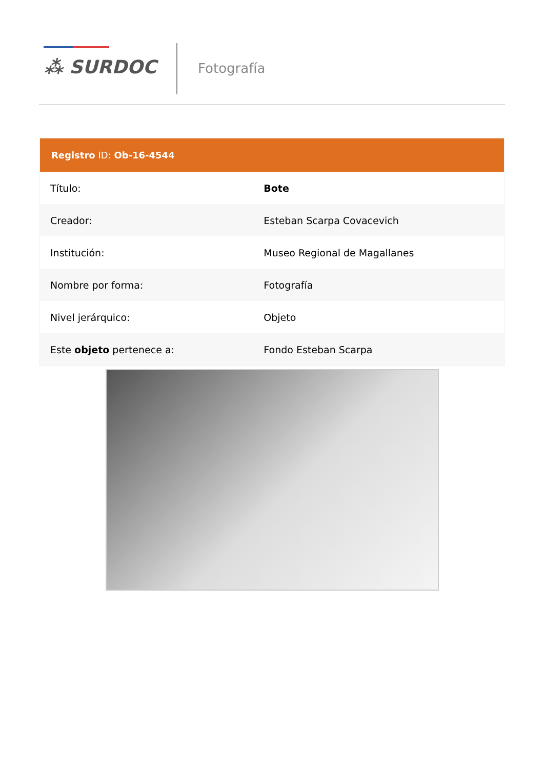⁂ SURDOC Fotografía
Registro ID: Ob-16-4544
| Título: | Bote |
| Creador: | Esteban Scarpa Covacevich |
| Institución: | Museo Regional de Magallanes |
| Nombre por forma: | Fotografía |
| Nivel jerárquico: | Objeto |
| Este objeto pertenece a: | Fondo Esteban Scarpa |